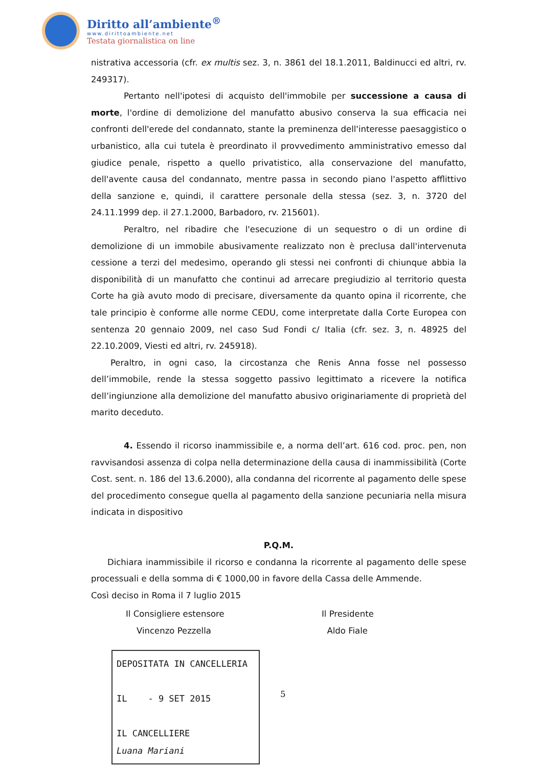Diritto all’ambiente<sup>®</sup>
www.dirittoambiente.net
Testata giornalistica on line
nistrativa accessoria (cfr. ex multis sez. 3, n. 3861 del 18.1.2011, Baldinucci ed altri, rv. 249317).
Pertanto nell'ipotesi di acquisto dell'immobile per successione a causa di morte, l'ordine di demolizione del manufatto abusivo conserva la sua efficacia nei confronti dell'erede del condannato, stante la preminenza dell'interesse paesaggistico o urbanistico, alla cui tutela è preordinato il provvedimento amministrativo emesso dal giudice penale, rispetto a quello privatistico, alla conservazione del manufatto, dell'avente causa del condannato, mentre passa in secondo piano l'aspetto afflittivo della sanzione e, quindi, il carattere personale della stessa (sez. 3, n. 3720 del 24.11.1999 dep. il 27.1.2000, Barbadoro, rv. 215601).
Peraltro, nel ribadire che l'esecuzione di un sequestro o di un ordine di demolizione di un immobile abusivamente realizzato non è preclusa dall'intervenuta cessione a terzi del medesimo, operando gli stessi nei confronti di chiunque abbia la disponibilità di un manufatto che continui ad arrecare pregiudizio al territorio questa Corte ha già avuto modo di precisare, diversamente da quanto opina il ricorrente, che tale principio è conforme alle norme CEDU, come interpretate dalla Corte Europea con sentenza 20 gennaio 2009, nel caso Sud Fondi c/ Italia (cfr. sez. 3, n. 48925 del 22.10.2009, Viesti ed altri, rv. 245918).
Peraltro, in ogni caso, la circostanza che Renis Anna fosse nel possesso dell’immobile, rende la stessa soggetto passivo legittimato a ricevere la notifica dell’ingiunzione alla demolizione del manufatto abusivo originariamente di proprietà del marito deceduto.
4. Essendo il ricorso inammissibile e, a norma dell’art. 616 cod. proc. pen, non ravvisandosi assenza di colpa nella determinazione della causa di inammissibilità (Corte Cost. sent. n. 186 del 13.6.2000), alla condanna del ricorrente al pagamento delle spese del procedimento consegue quella al pagamento della sanzione pecuniaria nella misura indicata in dispositivo
P.Q.M.
Dichiara inammissibile il ricorso e condanna la ricorrente al pagamento delle spese processuali e della somma di € 1000,00 in favore della Cassa delle Ammende.
Così deciso in Roma il 7 luglio 2015
Il Consigliere estensore
Vincenzo Pezzella
Il Presidente
Aldo Fiale
DEPOSITATA IN CANCELLERIA
IL - 9 SET 2015
IL CANCELLIERE
Luana Mariani
5